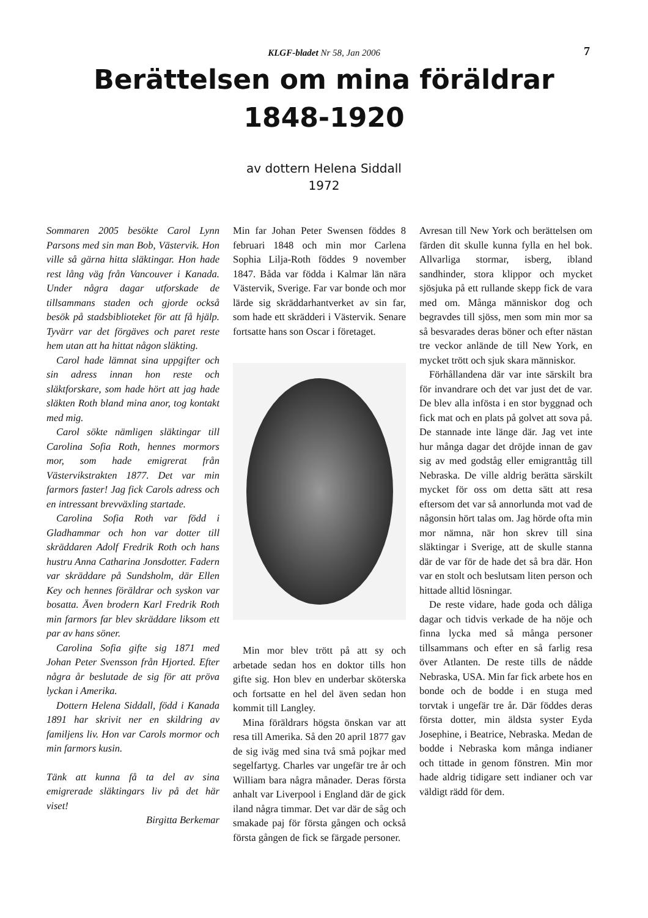KLGF-bladet Nr 58, Jan 2006 7
Berättelsen om mina föräldrar
1848-1920
av dottern Helena Siddall
1972
Sommaren 2005 besökte Carol Lynn Parsons med sin man Bob, Västervik. Hon ville så gärna hitta släktingar. Hon hade rest lång väg från Vancouver i Kanada. Under några dagar utforskade de tillsammans staden och gjorde också besök på stadsbiblioteket för att få hjälp. Tyvärr var det förgäves och paret reste hem utan att ha hittat någon släkting.
Carol hade lämnat sina uppgifter och sin adress innan hon reste och släktforskare, som hade hört att jag hade släkten Roth bland mina anor, tog kontakt med mig.
Carol sökte nämligen släktingar till Carolina Sofia Roth, hennes mormors mor, som hade emigrerat från Västervikstrakten 1877. Det var min farmors faster! Jag fick Carols adress och en intressant brevväxling startade.
Carolina Sofia Roth var född i Gladhammar och hon var dotter till skräddaren Adolf Fredrik Roth och hans hustru Anna Catharina Jonsdotter. Fadern var skräddare på Sundsholm, där Ellen Key och hennes föräldrar och syskon var bosatta. Även brodern Karl Fredrik Roth min farmors far blev skräddare liksom ett par av hans söner.
Carolina Sofia gifte sig 1871 med Johan Peter Svensson från Hjorted. Efter några år beslutade de sig för att pröva lyckan i Amerika.
Dottern Helena Siddall, född i Kanada 1891 har skrivit ner en skildring av familjens liv. Hon var Carols mormor och min farmors kusin.
Tänk att kunna få ta del av sina emigrerade släktingars liv på det här viset!
Birgitta Berkemar
Min far Johan Peter Swensen föddes 8 februari 1848 och min mor Carlena Sophia Lilja-Roth föddes 9 november 1847. Båda var födda i Kalmar län nära Västervik, Sverige. Far var bonde och mor lärde sig skräddarhantverket av sin far, som hade ett skrädderi i Västervik. Senare fortsatte hans son Oscar i företaget.
Min mor blev trött på att sy och arbetade sedan hos en doktor tills hon gifte sig. Hon blev en underbar sköterska och fortsatte en hel del även sedan hon kommit till Langley.
Mina föräldrars högsta önskan var att resa till Amerika. Så den 20 april 1877 gav de sig iväg med sina två små pojkar med segelfartyg. Charles var ungefär tre år och William bara några månader. Deras första anhalt var Liverpool i England där de gick iland några timmar. Det var där de såg och smakade paj för första gången och också första gången de fick se färgade personer.
Avresan till New York och berättelsen om färden dit skulle kunna fylla en hel bok. Allvarliga stormar, isberg, ibland sandhinder, stora klippor och mycket sjösjuka på ett rullande skepp fick de vara med om. Många människor dog och begravdes till sjöss, men som min mor sa så besvarades deras böner och efter nästan tre veckor anlände de till New York, en mycket trött och sjuk skara människor.
Förhållandena där var inte särskilt bra för invandrare och det var just det de var. De blev alla infösta i en stor byggnad och fick mat och en plats på golvet att sova på. De stannade inte länge där. Jag vet inte hur många dagar det dröjde innan de gav sig av med godståg eller emigranttåg till Nebraska. De ville aldrig berätta särskilt mycket för oss om detta sätt att resa eftersom det var så annorlunda mot vad de någonsin hört talas om. Jag hörde ofta min mor nämna, när hon skrev till sina släktingar i Sverige, att de skulle stanna där de var för de hade det så bra där. Hon var en stolt och beslutsam liten person och hittade alltid lösningar.
De reste vidare, hade goda och dåliga dagar och tidvis verkade de ha nöje och finna lycka med så många personer tillsammans och efter en så farlig resa över Atlanten. De reste tills de nådde Nebraska, USA. Min far fick arbete hos en bonde och de bodde i en stuga med torvtak i ungefär tre år. Där föddes deras första dotter, min äldsta syster Eyda Josephine, i Beatrice, Nebraska. Medan de bodde i Nebraska kom många indianer och tittade in genom fönstren. Min mor hade aldrig tidigare sett indianer och var väldigt rädd för dem.